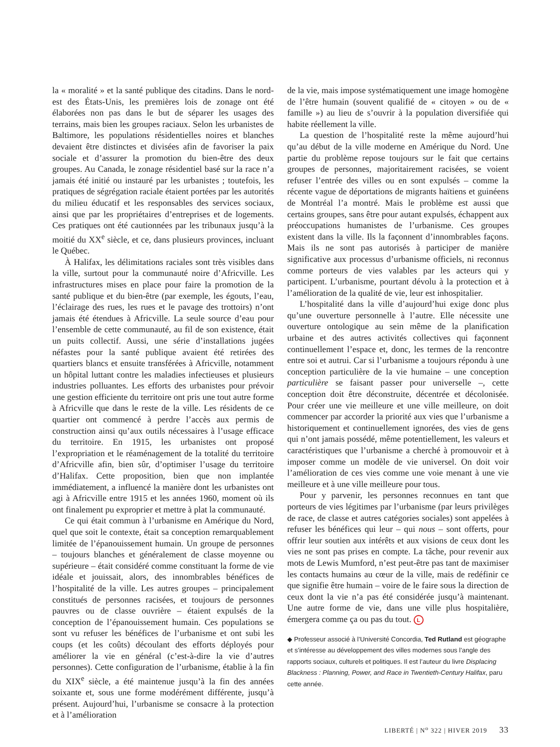la « moralité » et la santé publique des citadins. Dans le nord-est des États-Unis, les premières lois de zonage ont été élaborées non pas dans le but de séparer les usages des terrains, mais bien les groupes raciaux. Selon les urbanistes de Baltimore, les populations résidentielles noires et blanches devaient être distinctes et divisées afin de favoriser la paix sociale et d’assurer la promotion du bien-être des deux groupes. Au Canada, le zonage résidentiel basé sur la race n’a jamais été initié ou instauré par les urbanistes ; toutefois, les pratiques de ségrégation raciale étaient portées par les autorités du milieu éducatif et les responsables des services sociaux, ainsi que par les propriétaires d’entreprises et de logements. Ces pratiques ont été cautionnées par les tribunaux jusqu’à la moitié du XX<sup>e</sup> siècle, et ce, dans plusieurs provinces, incluant le Québec.
À Halifax, les délimitations raciales sont très visibles dans la ville, surtout pour la communauté noire d’Africville. Les infrastructures mises en place pour faire la promotion de la santé publique et du bien-être (par exemple, les égouts, l’eau, l’éclairage des rues, les rues et le pavage des trottoirs) n’ont jamais été étendues à Africville. La seule source d’eau pour l’ensemble de cette communauté, au fil de son existence, était un puits collectif. Aussi, une série d’installations jugées néfastes pour la santé publique avaient été retirées des quartiers blancs et ensuite transférées à Africville, notamment un hôpital luttant contre les maladies infectieuses et plusieurs industries polluantes. Les efforts des urbanistes pour prévoir une gestion efficiente du territoire ont pris une tout autre forme à Africville que dans le reste de la ville. Les résidents de ce quartier ont commencé à perdre l’accès aux permis de construction ainsi qu’aux outils nécessaires à l’usage efficace du territoire. En 1915, les urbanistes ont proposé l’expropriation et le réaménagement de la totalité du territoire d’Africville afin, bien sûr, d’optimiser l’usage du territoire d’Halifax. Cette proposition, bien que non implantée immédiatement, a influencé la manière dont les urbanistes ont agi à Africville entre 1915 et les années 1960, moment où ils ont finalement pu exproprier et mettre à plat la communauté.
Ce qui était commun à l’urbanisme en Amérique du Nord, quel que soit le contexte, était sa conception remarquablement limitée de l’épanouissement humain. Un groupe de personnes – toujours blanches et généralement de classe moyenne ou supérieure – était considéré comme constituant la forme de vie idéale et jouissait, alors, des innombrables bénéfices de l’hospitalité de la ville. Les autres groupes – principalement constitués de personnes racisées, et toujours de personnes pauvres ou de classe ouvrière – étaient expulsés de la conception de l’épanouissement humain. Ces populations se sont vu refuser les bénéfices de l’urbanisme et ont subi les coups (et les coûts) découlant des efforts déployés pour améliorer la vie en général (c’est-à-dire la vie d’autres personnes). Cette configuration de l’urbanisme, établie à la fin du XIX<sup>e</sup> siècle, a été maintenue jusqu’à la fin des années soixante et, sous une forme modérément différente, jusqu’à présent. Aujourd’hui, l’urbanisme se consacre à la protection et à l’amélioration
de la vie, mais impose systématiquement une image homogène de l’être humain (souvent qualifié de « citoyen » ou de « famille ») au lieu de s’ouvrir à la population diversifiée qui habite réellement la ville.
La question de l’hospitalité reste la même aujourd’hui qu’au début de la ville moderne en Amérique du Nord. Une partie du problème repose toujours sur le fait que certains groupes de personnes, majoritairement racisées, se voient refuser l’entrée des villes ou en sont expulsés – comme la récente vague de déportations de migrants haïtiens et guinéens de Montréal l’a montré. Mais le problème est aussi que certains groupes, sans être pour autant expulsés, échappent aux préoccupations humanistes de l’urbanisme. Ces groupes existent dans la ville. Ils la façonnent d’innombrables façons. Mais ils ne sont pas autorisés à participer de manière significative aux processus d’urbanisme officiels, ni reconnus comme porteurs de vies valables par les acteurs qui y participent. L’urbanisme, pourtant dévolu à la protection et à l’amélioration de la qualité de vie, leur est inhospitalier.
L’hospitalité dans la ville d’aujourd’hui exige donc plus qu’une ouverture personnelle à l’autre. Elle nécessite une ouverture ontologique au sein même de la planification urbaine et des autres activités collectives qui façonnent continuellement l’espace et, donc, les termes de la rencontre entre soi et autrui. Car si l’urbanisme a toujours répondu à une conception particulière de la vie humaine – une conception particulière se faisant passer pour universelle –, cette conception doit être déconstruite, décentrée et décolonisée. Pour créer une vie meilleure et une ville meilleure, on doit commencer par accorder la priorité aux vies que l’urbanisme a historiquement et continuellement ignorées, des vies de gens qui n’ont jamais possédé, même potentiellement, les valeurs et caractéristiques que l’urbanisme a cherché à promouvoir et à imposer comme un modèle de vie universel. On doit voir l’amélioration de ces vies comme une voie menant à une vie meilleure et à une ville meilleure pour tous.
Pour y parvenir, les personnes reconnues en tant que porteurs de vies légitimes par l’urbanisme (par leurs privilèges de race, de classe et autres catégories sociales) sont appelées à refuser les bénéfices qui leur – qui nous – sont offerts, pour offrir leur soutien aux intérêts et aux visions de ceux dont les vies ne sont pas prises en compte. La tâche, pour revenir aux mots de Lewis Mumford, n’est peut-être pas tant de maximiser les contacts humains au cœur de la ville, mais de redéfinir ce que signifie être humain – voire de le faire sous la direction de ceux dont la vie n’a pas été considérée jusqu’à maintenant. Une autre forme de vie, dans une ville plus hospitalière, émergera comme ça ou pas du tout. L
◆ Professeur associé à l’Université Concordia, Ted Rutland est géographe et s’intéresse au développement des villes modernes sous l’angle des rapports sociaux, culturels et politiques. Il est l’auteur du livre Displacing Blackness : Planning, Power, and Race in Twentieth-Century Halifax, paru cette année.
LIBERTÉ | N<sup>o</sup> 322 | HIVER 2019 33